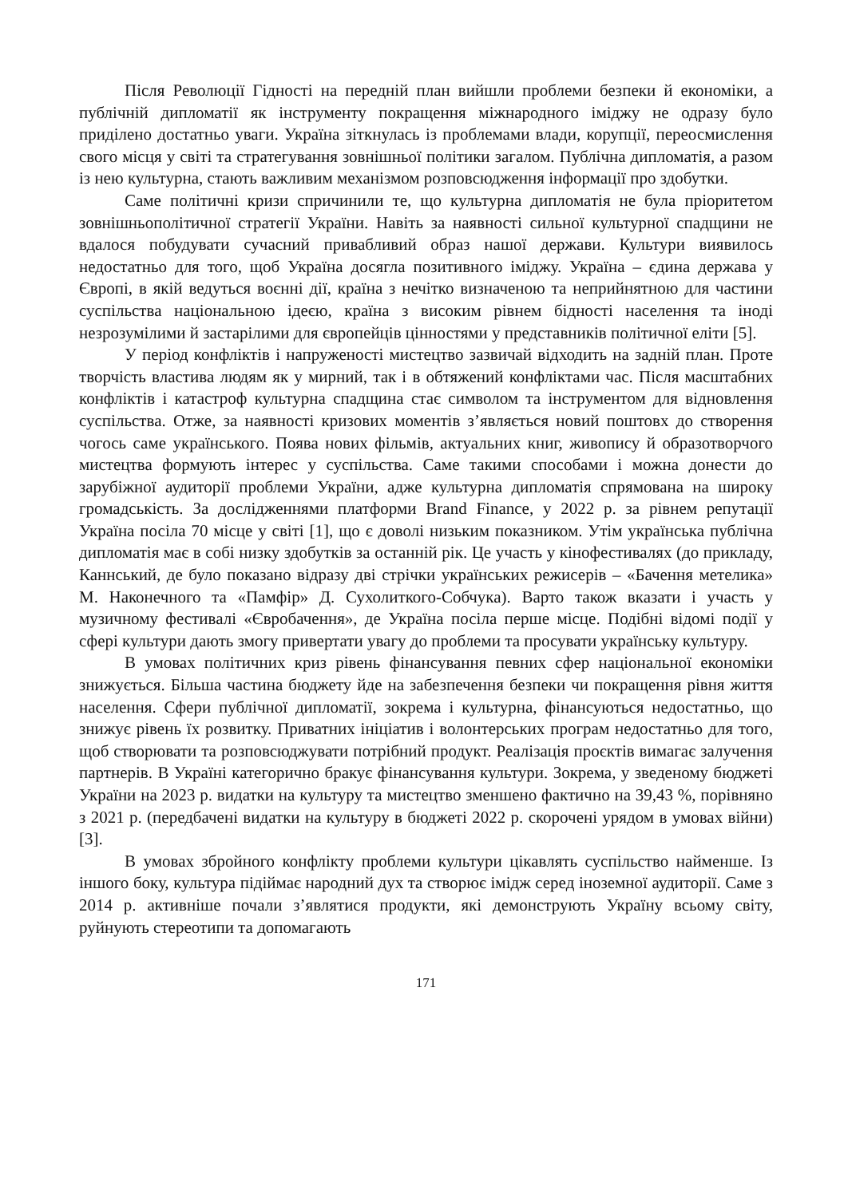Після Революції Гідності на передній план вийшли проблеми безпеки й економіки, а публічній дипломатії як інструменту покращення міжнародного іміджу не одразу було приділено достатньо уваги. Україна зіткнулась із проблемами влади, корупції, переосмислення свого місця у світі та стратегування зовнішньої політики загалом. Публічна дипломатія, а разом із нею культурна, стають важливим механізмом розповсюдження інформації про здобутки.
Саме політичні кризи спричинили те, що культурна дипломатія не була пріоритетом зовнішньополітичної стратегії України. Навіть за наявності сильної культурної спадщини не вдалося побудувати сучасний привабливий образ нашої держави. Культури виявилось недостатньо для того, щоб Україна досягла позитивного іміджу. Україна – єдина держава у Європі, в якій ведуться воєнні дії, країна з нечітко визначеною та неприйнятною для частини суспільства національною ідеєю, країна з високим рівнем бідності населення та іноді незрозумілими й застарілими для європейців цінностями у представників політичної еліти [5].
У період конфліктів і напруженості мистецтво зазвичай відходить на задній план. Проте творчість властива людям як у мирний, так і в обтяжений конфліктами час. Після масштабних конфліктів і катастроф культурна спадщина стає символом та інструментом для відновлення суспільства. Отже, за наявності кризових моментів з’являється новий поштовх до створення чогось саме українського. Поява нових фільмів, актуальних книг, живопису й образотворчого мистецтва формують інтерес у суспільства. Саме такими способами і можна донести до зарубіжної аудиторії проблеми України, адже культурна дипломатія спрямована на широку громадськість. За дослідженнями платформи Brand Finance, у 2022 р. за рівнем репутації Україна посіла 70 місце у світі [1], що є доволі низьким показником. Утім українська публічна дипломатія має в собі низку здобутків за останній рік. Це участь у кінофестивалях (до прикладу, Каннський, де було показано відразу дві стрічки українських режисерів – «Бачення метелика» М. Наконечного та «Памфір» Д. Сухолиткого-Собчука). Варто також вказати і участь у музичному фестивалі «Євробачення», де Україна посіла перше місце. Подібні відомі події у сфері культури дають змогу привертати увагу до проблеми та просувати українську культуру.
В умовах політичних криз рівень фінансування певних сфер національної економіки знижується. Більша частина бюджету йде на забезпечення безпеки чи покращення рівня життя населення. Сфери публічної дипломатії, зокрема і культурна, фінансуються недостатньо, що знижує рівень їх розвитку. Приватних ініціатив і волонтерських програм недостатньо для того, щоб створювати та розповсюджувати потрібний продукт. Реалізація проєктів вимагає залучення партнерів. В Україні категорично бракує фінансування культури. Зокрема, у зведеному бюджеті України на 2023 р. видатки на культуру та мистецтво зменшено фактично на 39,43 %, порівняно з 2021 р. (передбачені видатки на культуру в бюджеті 2022 р. скорочені урядом в умовах війни) [3].
В умовах збройного конфлікту проблеми культури цікавлять суспільство найменше. Із іншого боку, культура підіймає народний дух та створює імідж серед іноземної аудиторії. Саме з 2014 р. активніше почали з’являтися продукти, які демонструють Україну всьому світу, руйнують стереотипи та допомагають
171